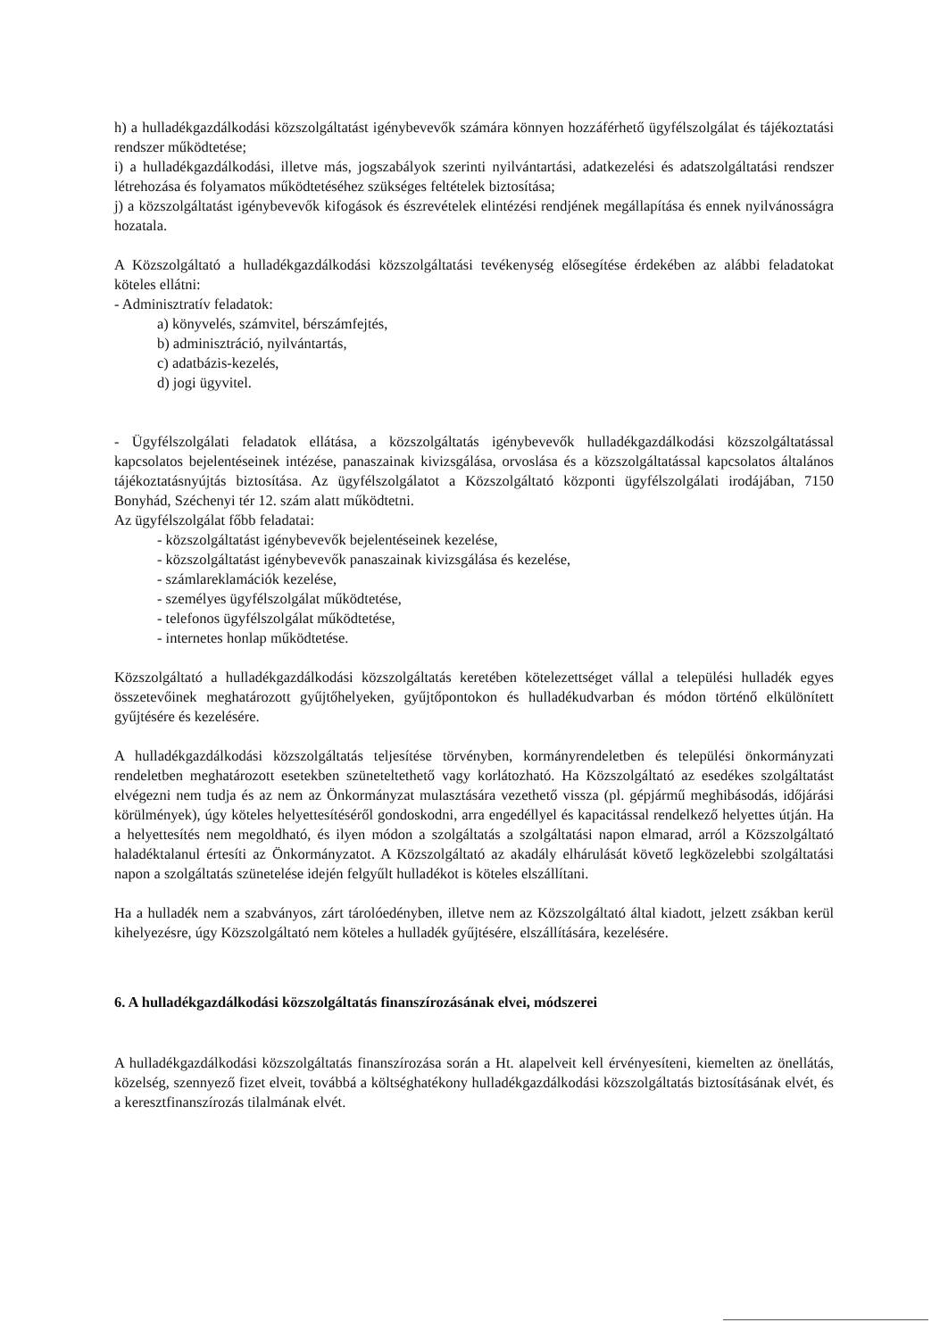h) a hulladékgazdálkodási közszolgáltatást igénybevevők számára könnyen hozzáférhető ügyfélszolgálat és tájékoztatási rendszer működtetése;
i) a hulladékgazdálkodási, illetve más, jogszabályok szerinti nyilvántartási, adatkezelési és adatszolgáltatási rendszer létrehozása és folyamatos működtetéséhez szükséges feltételek biztosítása;
j) a közszolgáltatást igénybevevők kifogások és észrevételek elintézési rendjének megállapítása és ennek nyilvánosságra hozatala.
A Közszolgáltató a hulladékgazdálkodási közszolgáltatási tevékenység elősegítése érdekében az alábbi feladatokat köteles ellátni:
- Adminisztratív feladatok:
a) könyvelés, számvitel, bérszámfejtés,
b) adminisztráció, nyilvántartás,
c) adatbázis-kezelés,
d) jogi ügyvitel.
- Ügyfélszolgálati feladatok ellátása, a közszolgáltatás igénybevevők hulladékgazdálkodási közszolgáltatással kapcsolatos bejelentéseinek intézése, panaszainak kivizsgálása, orvoslása és a közszolgáltatással kapcsolatos általános tájékoztatásnyújtás biztosítása. Az ügyfélszolgálatot a Közszolgáltató központi ügyfélszolgálati irodájában, 7150 Bonyhád, Széchenyi tér 12. szám alatt működtetni.
Az ügyfélszolgálat főbb feladatai:
- közszolgáltatást igénybevevők bejelentéseinek kezelése,
- közszolgáltatást igénybevevők panaszainak kivizsgálása és kezelése,
- számlareklamációk kezelése,
- személyes ügyfélszolgálat működtetése,
- telefonos ügyfélszolgálat működtetése,
- internetes honlap működtetése.
Közszolgáltató a hulladékgazdálkodási közszolgáltatás keretében kötelezettséget vállal a települési hulladék egyes összetevőinek meghatározott gyűjtőhelyeken, gyűjtőpontokon és hulladékudvarban és módon történő elkülönített gyűjtésére és kezelésére.
A hulladékgazdálkodási közszolgáltatás teljesítése törvényben, kormányrendeletben és települési önkormányzati rendeletben meghatározott esetekben szüneteltethető vagy korlátozható. Ha Közszolgáltató az esedékes szolgáltatást elvégezni nem tudja és az nem az Önkormányzat mulasztására vezethető vissza (pl. gépjármű meghibásodás, időjárási körülmények), úgy köteles helyettesítéséről gondoskodni, arra engedéllyel és kapacitással rendelkező helyettes útján. Ha a helyettesítés nem megoldható, és ilyen módon a szolgáltatás a szolgáltatási napon elmarad, arról a Közszolgáltató haladéktalanul értesíti az Önkormányzatot. A Közszolgáltató az akadály elhárulását követő legközelebbi szolgáltatási napon a szolgáltatás szünetelése idején felgyűlt hulladékot is köteles elszállítani.
Ha a hulladék nem a szabványos, zárt tárolóedényben, illetve nem az Közszolgáltató által kiadott, jelzett zsákban kerül kihelyezésre, úgy Közszolgáltató nem köteles a hulladék gyűjtésére, elszállítására, kezelésére.
6. A hulladékgazdálkodási közszolgáltatás finanszírozásának elvei, módszerei
A hulladékgazdálkodási közszolgáltatás finanszírozása során a Ht. alapelveit kell érvényesíteni, kiemelten az önellátás, közelség, szennyező fizet elveit, továbbá a költséghatékony hulladékgazdálkodási közszolgáltatás biztosításának elvét, és a keresztfinanszírozás tilalmának elvét.